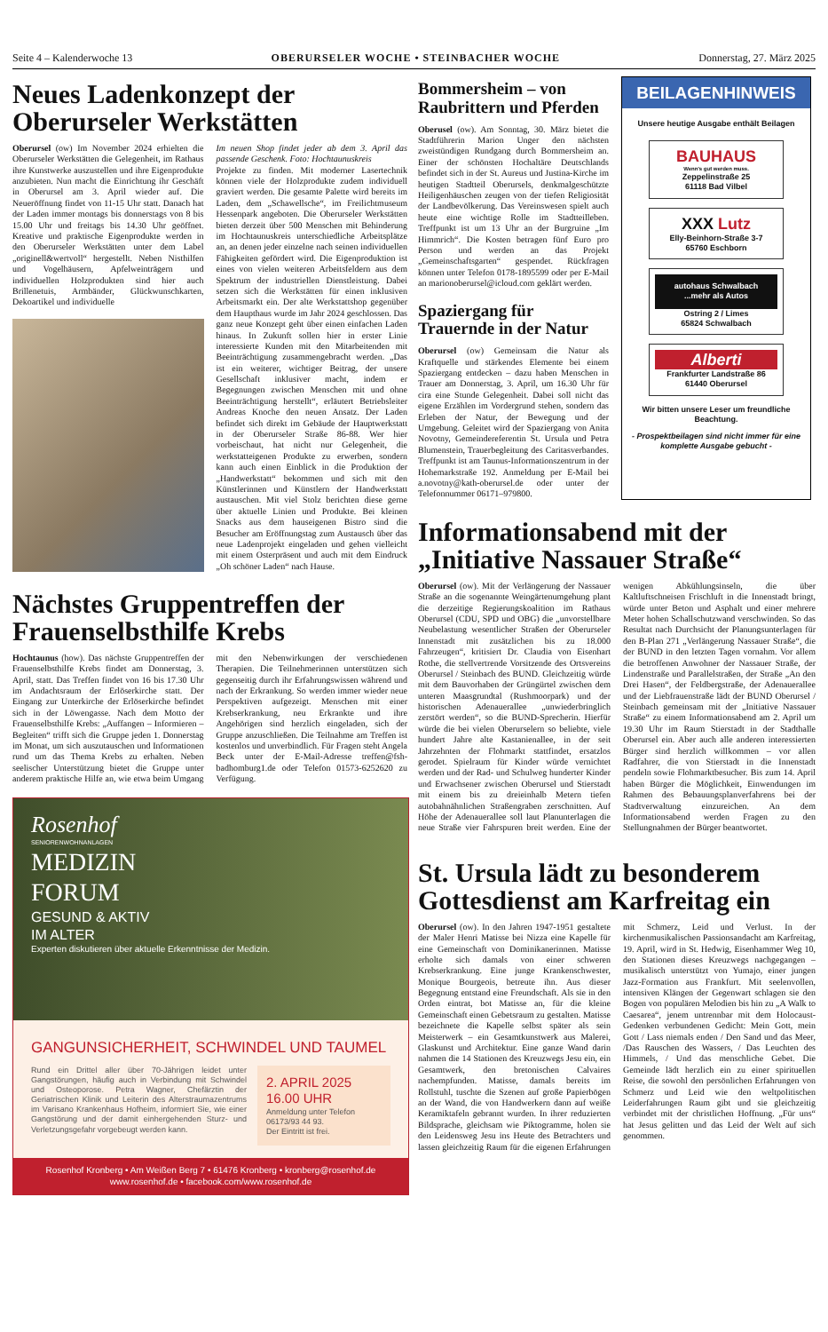Seite 4 – Kalenderwoche 13 OBERURSELER WOCHE • STEINBACHER WOCHE Donnerstag, 27. März 2025
Neues Ladenkonzept der Oberurseler Werkstätten
Oberursel (ow) Im November 2024 erhielten die Oberurseler Werkstätten die Gelegenheit, im Rathaus ihre Kunstwerke auszustellen und ihre Eigenprodukte anzubieten. Nun macht die Einrichtung ihr Geschäft in Oberursel am 3. April wieder auf. Die Neueröffnung findet von 11-15 Uhr statt. Danach hat der Laden immer montags bis donnerstags von 8 bis 15.00 Uhr und freitags bis 14.30 Uhr geöffnet. Kreative und praktische Eigenprodukte werden in den Oberurseler Werkstätten unter dem Label „originell&wertvoll“ hergestellt. Neben Nisthilfen und Vogelhäusern, Apfelweinträgern und individuellen Holzprodukten sind hier auch Brillenetuis, Armbänder, Glückwunschkarten, Dekoartikel und individuelle
Im neuen Shop findet jeder ab dem 3. April das passende Geschenk. Foto: Hochtaunuskreis
Projekte zu finden. Mit moderner Lasertechnik können viele der Holzprodukte zudem individuell graviert werden. Die gesamte Palette wird bereits im Laden, dem „Schawellsche“, im Freilichtmuseum Hessenpark angeboten. Die Oberurseler Werkstätten bieten derzeit über 500 Menschen mit Behinderung im Hochtaunuskreis unterschiedliche Arbeitsplätze an, an denen jeder einzelne nach seinen individuellen Fähigkeiten gefördert wird. Die Eigenproduktion ist eines von vielen weiteren Arbeitsfeldern aus dem Spektrum der industriellen Dienstleistung. Dabei setzen sich die Werkstätten für einen inklusiven Arbeitsmarkt ein. Der alte Werkstattshop gegenüber dem Haupthaus wurde im Jahr 2024 geschlossen. Das ganz neue Konzept geht über einen einfachen Laden hinaus. In Zukunft sollen hier in erster Linie interessierte Kunden mit den Mitarbeitenden mit Beeinträchtigung zusammengebracht werden. „Das ist ein weiterer, wichtiger Beitrag, der unsere Gesellschaft inklusiver macht, indem er Begegnungen zwischen Menschen mit und ohne Beeinträchtigung herstellt“, erläutert Betriebsleiter Andreas Knoche den neuen Ansatz. Der Laden befindet sich direkt im Gebäude der Hauptwerkstatt in der Oberurseler Straße 86-88. Wer hier vorbeischaut, hat nicht nur Gelegenheit, die werkstatteigenen Produkte zu erwerben, sondern kann auch einen Einblick in die Produktion der „Handwerkstatt“ bekommen und sich mit den Künstlerinnen und Künstlern der Handwerkstatt austauschen. Mit viel Stolz berichten diese gerne über aktuelle Linien und Produkte. Bei kleinen Snacks aus dem hauseigenen Bistro sind die Besucher am Eröffnungstag zum Austausch über das neue Ladenprojekt eingeladen und gehen vielleicht mit einem Osterpräsent und auch mit dem Eindruck „Oh schöner Laden“ nach Hause.
Nächstes Gruppentreffen der Frauenselbsthilfe Krebs
Hochtaunus (how). Das nächste Gruppentreffen der Frauenselbsthilfe Krebs findet am Donnerstag, 3. April, statt. Das Treffen findet von 16 bis 17.30 Uhr im Andachtsraum der Erlöserkirche statt. Der Eingang zur Unterkirche der Erlöserkirche befindet sich in der Löwengasse. Nach dem Motto der Frauenselbsthilfe Krebs: „Auffangen – Informieren – Begleiten“ trifft sich die Gruppe jeden 1. Donnerstag im Monat, um sich auszutauschen und Informationen rund um das Thema Krebs zu erhalten. Neben seelischer Unterstützung bietet die Gruppe unter anderem praktische Hilfe an, wie etwa beim Umgang mit den Nebenwirkungen der verschiedenen Therapien. Die Teilnehmerinnen unterstützen sich gegenseitig durch ihr Erfahrungswissen während und nach der Erkrankung. So werden immer wieder neue Perspektiven aufgezeigt. Menschen mit einer Krebserkrankung, neu Erkrankte und ihre Angehörigen sind herzlich eingeladen, sich der Gruppe anzuschließen. Die Teilnahme am Treffen ist kostenlos und unverbindlich. Für Fragen steht Angela Beck unter der E-Mail-Adresse treffen@fsh-badhomburg1.de oder Telefon 01573-6252620 zu Verfügung.
Rosenhof
SENIORENWOHNANLAGEN
MEDIZIN
FORUM
GESUND & AKTIV
IM ALTER
Experten diskutieren über aktuelle Erkenntnisse der Medizin.
GANGUNSICHERHEIT, SCHWINDEL UND TAUMEL
Rund ein Drittel aller über 70-Jährigen leidet unter Gangstörungen, häufig auch in Verbindung mit Schwindel und Osteoporose. Petra Wagner, Chefärztin der Geriatrischen Klinik und Leiterin des Alterstraumazentrums im Varisano Krankenhaus Hofheim, informiert Sie, wie einer Gangstörung und der damit einhergehenden Sturz- und Verletzungsgefahr vorgebeugt werden kann.
2. APRIL 2025
16.00 UHR
Anmeldung unter Telefon 06173/93 44 93.
Der Eintritt ist frei.
Rosenhof Kronberg • Am Weißen Berg 7 • 61476 Kronberg • kronberg@rosenhof.de
www.rosenhof.de • facebook.com/www.rosenhof.de
Bommersheim – von Raubrittern und Pferden
Oberusel (ow). Am Sonntag, 30. März bietet die Stadtführerin Marion Unger den nächsten zweistündigen Rundgang durch Bommersheim an. Einer der schönsten Hochaltäre Deutschlands befindet sich in der St. Aureus und Justina-Kirche im heutigen Stadtteil Oberursels, denkmalgeschützte Heiligenhäuschen zeugen von der tiefen Religiosität der Landbevölkerung. Das Vereinswesen spielt auch heute eine wichtige Rolle im Stadtteilleben. Treffpunkt ist um 13 Uhr an der Burgruine „Im Himmrich“. Die Kosten betragen fünf Euro pro Person und werden an das Projekt „Gemeinschaftsgarten“ gespendet. Rückfragen können unter Telefon 0178-1895599 oder per E-Mail an marionoberursel@icloud.com geklärt werden.
Spaziergang für Trauernde in der Natur
Oberursel (ow) Gemeinsam die Natur als Kraftquelle und stärkendes Elemente bei einem Spaziergang entdecken – dazu haben Menschen in Trauer am Donnerstag, 3. April, um 16.30 Uhr für cira eine Stunde Gelegenheit. Dabei soll nicht das eigene Erzählen im Vordergrund stehen, sondern das Erleben der Natur, der Bewegung und der Umgebung. Geleitet wird der Spaziergang von Anita Novotny, Gemeindereferentin St. Ursula und Petra Blumenstein, Trauerbegleitung des Caritasverbandes. Treffpunkt ist am Taunus-Informationszentrum in der Hohemarkstraße 192. Anmeldung per E-Mail bei a.novotny@kath-oberursel.de oder unter der Telefonnummer 06171–979800.
BEILAGENHINWEIS
Unsere heutige Ausgabe enthält Beilagen
BAUHAUS
Wenn's gut werden muss.
Zeppelinstraße 25
61118 Bad Vilbel
XXX Lutz
Elly-Beinhorn-Straße 3-7
65760 Eschborn
autohaus Schwalbach ...mehr als Autos
Ostring 2 / Limes
65824 Schwalbach
Alberti
Frankfurter Landstraße 86
61440 Oberursel
Wir bitten unsere Leser um freundliche Beachtung.
- Prospektbeilagen sind nicht immer für eine komplette Ausgabe gebucht -
Informationsabend mit der „Initiative Nassauer Straße“
Oberursel (ow). Mit der Verlängerung der Nassauer Straße an die sogenannte Weingärtenumgehung plant die derzeitige Regierungskoalition im Rathaus Oberursel (CDU, SPD und OBG) die „unvorstellbare Neubelastung wesentlicher Straßen der Oberurseler Innenstadt mit zusätzlichen bis zu 18.000 Fahrzeugen“, kritisiert Dr. Claudia von Eisenhart Rothe, die stellvertrende Vorsitzende des Ortsvereins Oberursel / Steinbach des BUND. Gleichzeitig würde mit dem Bauvorhaben der Grüngürtel zwischen dem unteren Maasgrundtal (Rushmoorpark) und der historischen Adenaueral­lee „unwiederbringlich zerstört werden“, so die BUND-Sprecherin. Hierfür würde die bei vielen Oberurselern so beliebte, viele hundert Jahre alte Kastanienallee, in der seit Jahrzehnten der Flohmarkt stattfindet, ersatzlos gerodet. Spielraum für Kinder würde vernichtet werden und der Rad- und Schulweg hunderter Kinder und Erwachsener zwischen Oberursel und Stierstadt mit einem bis zu dreieinhalb Metern tiefen autobahnähnlichen Straßengraben zerschnitten. Auf Höhe der Adenauerallee soll laut Planunterlagen die neue Straße vier Fahrspuren breit werden. Eine der wenigen Abkühlungsinseln, die über Kaltluftschneisen Frischluft in die Innenstadt bringt, würde unter Beton und Asphalt und einer mehrere Meter hohen Schallschutzwand verschwinden. So das Resultat nach Durchsicht der Planungsunterlagen für den B-Plan 271 „Verlängerung Nassauer Straße“, die der BUND in den letzten Tagen vornahm. Vor allem die betroffenen Anwohner der Nassauer Straße, der Lindenstraße und Parallelstraßen, der Straße „An den Drei Hasen“, der Feldbergstraße, der Adenauerallee und der Liebfrauenstraße lädt der BUND Oberursel / Steinbach gemeinsam mit der „Initiative Nassauer Straße“ zu einem Informationsabend am 2. April um 19.30 Uhr im Raum Stierstadt in der Stadthalle Oberursel ein. Aber auch alle anderen interessierten Bürger sind herzlich willkommen – vor allen Radfahrer, die von Stierstadt in die Innenstadt pendeln sowie Flohmarktbesucher. Bis zum 14. April haben Bürger die Möglichkeit, Einwendungen im Rahmen des Bebauungsplanverfahrens bei der Stadtverwaltung einzureichen. An dem Informationsabend werden Fragen zu den Stellungnahmen der Bürger beantwortet.
St. Ursula lädt zu besonderem Gottesdienst am Karfreitag ein
Oberursel (ow). In den Jahren 1947-1951 gestaltete der Maler Henri Matisse bei Nizza eine Kapelle für eine Gemeinschaft von Dominikanerinnen. Matisse erholte sich damals von einer schweren Krebserkrankung. Eine junge Krankenschwester, Monique Bourgeois, betreute ihn. Aus dieser Begegnung entstand eine Freundschaft. Als sie in den Orden eintrat, bot Matisse an, für die kleine Gemeinschaft einen Gebetsraum zu gestalten. Matisse bezeichnete die Kapelle selbst später als sein Meisterwerk – ein Gesamtkunstwerk aus Malerei, Glaskunst und Architektur. Eine ganze Wand darin nahmen die 14 Stationen des Kreuzwegs Jesu ein, ein Gesamtwerk, den bretonischen Calvaires nachempfunden. Matisse, damals bereits im Rollstuhl, tuschte die Szenen auf große Papierbögen an der Wand, die von Handwerkern dann auf weiße Keramiktafeln gebrannt wurden. In ihrer reduzierten Bildsprache, gleichsam wie Piktogramme, holen sie den Leidensweg Jesu ins Heute des Betrachters und lassen gleichzeitig Raum für die eigenen Erfahrungen mit Schmerz, Leid und Verlust. In der kirchenmusikalischen Passionsandacht am Karfreitag, 19. April, wird in St. Hedwig, Eisenhammer Weg 10, den Stationen dieses Kreuzwegs nachgegangen – musikalisch unterstützt von Yumajo, einer jungen Jazz-Formation aus Frankfurt. Mit seelenvollen, intensiven Klängen der Gegenwart schlagen sie den Bogen von populären Melodien bis hin zu „A Walk to Caesarea“, jenem untrennbar mit dem Holocaust-Gedenken verbundenen Gedicht: Mein Gott, mein Gott / Lass niemals enden / Den Sand und das Meer, /Das Rauschen des Wassers, / Das Leuchten des Himmels, / Und das menschliche Gebet. Die Gemeinde lädt herzlich ein zu einer spirituellen Reise, die sowohl den persönlichen Erfahrungen von Schmerz und Leid wie den weltpolitischen Leiderfahrungen Raum gibt und sie gleichzeitig verbindet mit der christlichen Hoffnung. „Für uns“ hat Jesus gelitten und das Leid der Welt auf sich genommen.